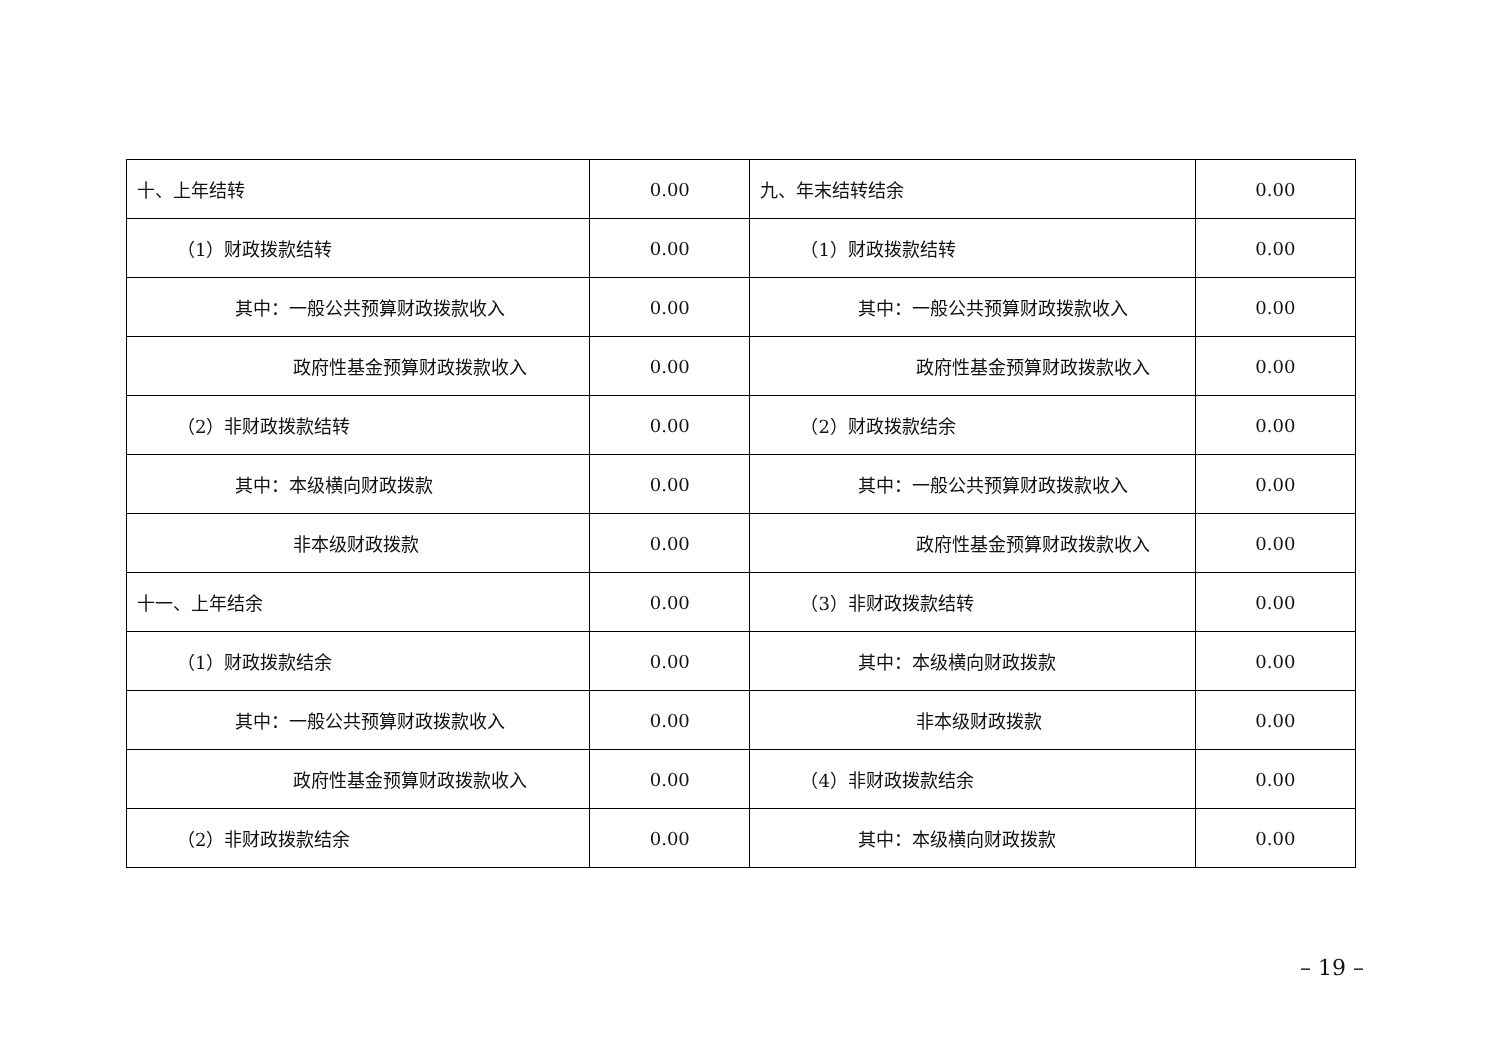| 十、上年结转 | 0.00 | 九、年末结转结余 | 0.00 |
| （1）财政拨款结转 | 0.00 | （1）财政拨款结转 | 0.00 |
| 其中：一般公共预算财政拨款收入 | 0.00 | 其中：一般公共预算财政拨款收入 | 0.00 |
| 政府性基金预算财政拨款收入 | 0.00 | 政府性基金预算财政拨款收入 | 0.00 |
| （2）非财政拨款结转 | 0.00 | （2）财政拨款结余 | 0.00 |
| 其中：本级横向财政拨款 | 0.00 | 其中：一般公共预算财政拨款收入 | 0.00 |
| 非本级财政拨款 | 0.00 | 政府性基金预算财政拨款收入 | 0.00 |
| 十一、上年结余 | 0.00 | （3）非财政拨款结转 | 0.00 |
| （1）财政拨款结余 | 0.00 | 其中：本级横向财政拨款 | 0.00 |
| 其中：一般公共预算财政拨款收入 | 0.00 | 非本级财政拨款 | 0.00 |
| 政府性基金预算财政拨款收入 | 0.00 | （4）非财政拨款结余 | 0.00 |
| （2）非财政拨款结余 | 0.00 | 其中：本级横向财政拨款 | 0.00 |
– 19 –